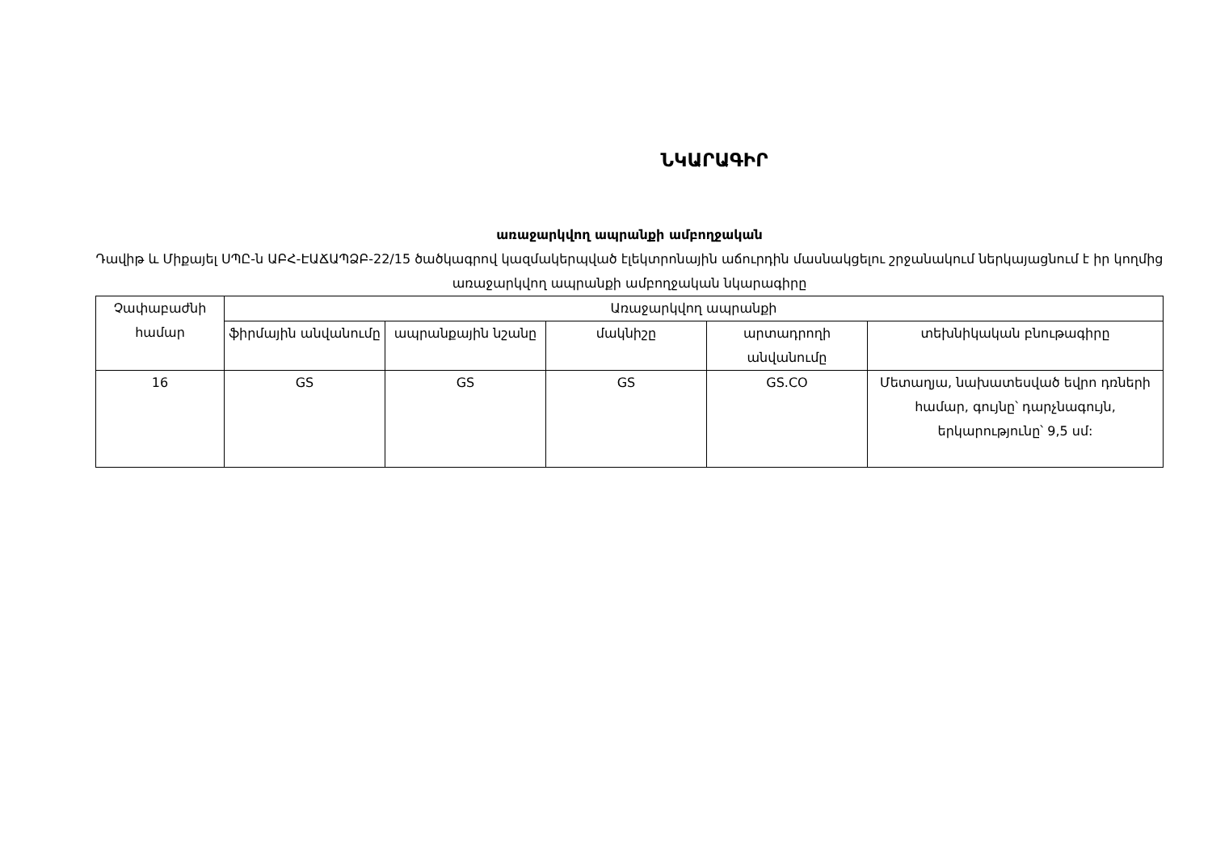ՆԿԱՐԱԳԻՐ
առաջարկվող ապրանքի ամբողջական
Դավիթ և Միքայել ՍՊԸ-ն ԱԲՀ-ԷԱՃԱՊՁԲ-22/15 ծածկագրով կազմակերպված էլեկտրոնային աճուրդին մասնակցելու շրջանակում ներկայացնում է իր կողմից առաջարկվող ապրանքի ամբողջական նկարագիրը
| Չափաբաժնի համար | Առաջարկվող ապրանքի | | | | |
| --- | --- | --- | --- | --- | --- |
| | ֆիրմային անվանումը | ապրանքային նշանը | մակնիշը | արտադրողի անվանումը | տեխնիկական բնութագիրը |
| 16 | GS | GS | GS | GS.CO | Մետաղյա, նախատեսված եվրո դռների համար, գույնը՝ դարչնագույն, երկարությունը՝ 9,5 սմ: |